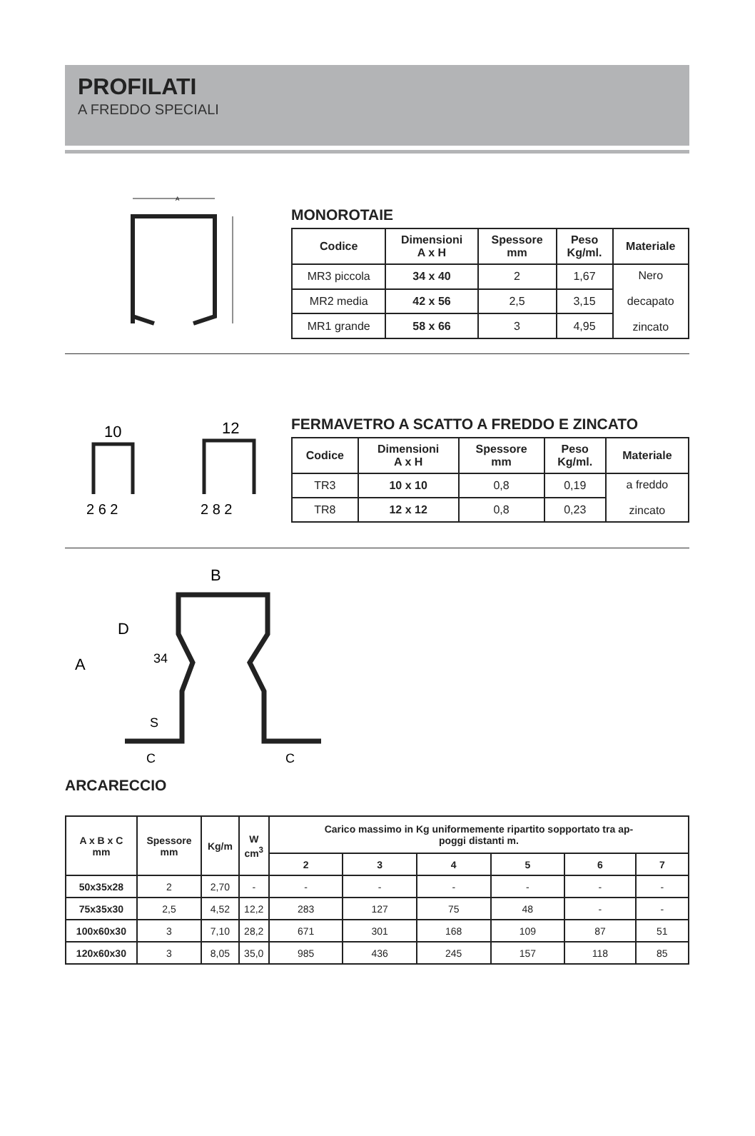PROFILATI
A FREDDO SPECIALI
A
MONOROTAIE
| Codice | Dimensioni A x H | Spessore mm | Peso Kg/ml. | Materiale |
| --- | --- | --- | --- | --- |
| MR3 piccola | 34 x 40 | 2 | 1,67 | Nero decapato zincato |
| MR2 media | 42 x 56 | 2,5 | 3,15 | |
| MR1 grande | 58 x 66 | 3 | 4,95 | |
10
12
2 6 2
2 8 2
FERMAVETRO A SCATTO A FREDDO E ZINCATO
| Codice | Dimensioni A x H | Spessore mm | Peso Kg/ml. | Materiale |
| --- | --- | --- | --- | --- |
| TR3 | 10 x 10 | 0,8 | 0,19 | a freddo zincato |
| TR8 | 12 x 12 | 0,8 | 0,23 | |
B
A
D
34
S
C
C
ARCARECCIO
| A x B x C mm | Spessore mm | Kg/m | W cm<sup>3</sup> | Carico massimo in Kg uniformemente ripartito sopportato tra ap- poggi distanti m. | | | | | |
| --- | --- | --- | --- | --- | --- | --- | --- | --- | --- |
| | | | | 2 | 3 | 4 | 5 | 6 | 7 |
| 50x35x28 | 2 | 2,70 | - | - | - | - | - | - | - |
| 75x35x30 | 2,5 | 4,52 | 12,2 | 283 | 127 | 75 | 48 | - | - |
| 100x60x30 | 3 | 7,10 | 28,2 | 671 | 301 | 168 | 109 | 87 | 51 |
| 120x60x30 | 3 | 8,05 | 35,0 | 985 | 436 | 245 | 157 | 118 | 85 |